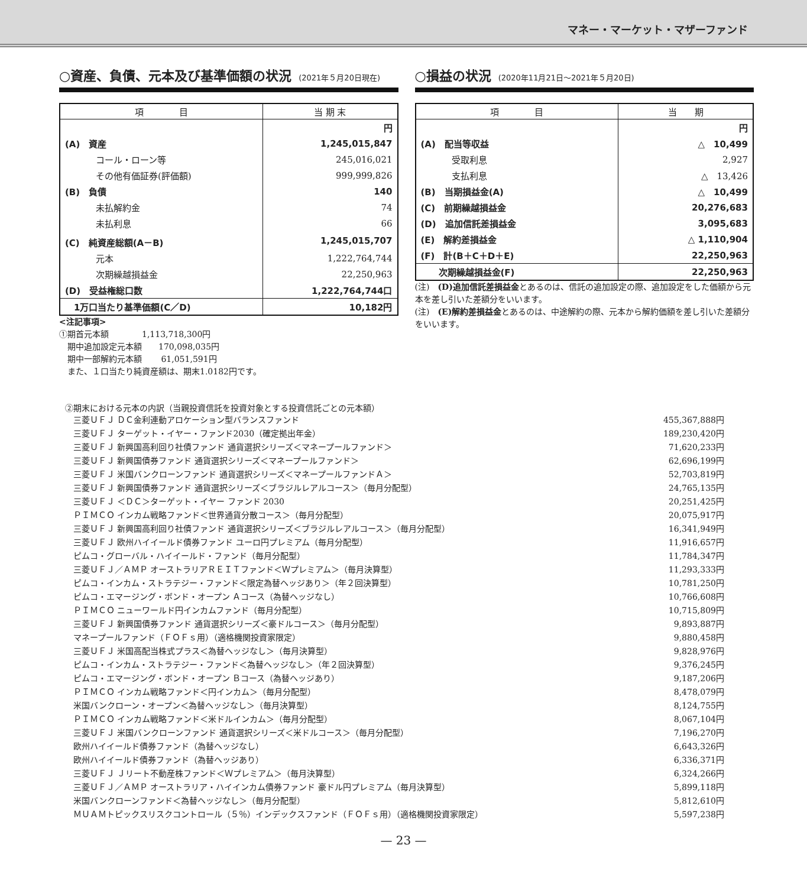マネー・マーケット・マザーファンド
○資産、負債、元本及び基準価額の状況 (2021年５月20日現在)
| 項 目 | 当 期 末 |
| --- | --- |
| | 円 |
| (A) 資産 | 1,245,015,847 |
| コール・ローン等 | 245,016,021 |
| その他有価証券(評価額) | 999,999,826 |
| (B) 負債 | 140 |
| 未払解約金 | 74 |
| 未払利息 | 66 |
| (C) 純資産総額(A－B) | 1,245,015,707 |
| 元本 | 1,222,764,744 |
| 次期繰越損益金 | 22,250,963 |
| (D) 受益権総口数 | 1,222,764,744口 |
| 1万口当たり基準価額(C／D) | 10,182円 |
<注記事項>
①期首元本額　　　　1,113,718,300円
　期中追加設定元本額　　170,098,035円
　期中一部解約元本額　　 61,051,591円
　また、１口当たり純資産額は、期末1.0182円です。
○損益の状況 (2020年11月21日～2021年５月20日)
| 項 目 | 当 期 |
| --- | --- |
| | 円 |
| (A) 配当等収益 | △ 10,499 |
| 受取利息 | 2,927 |
| 支払利息 | △ 13,426 |
| (B) 当期損益金(A) | △ 10,499 |
| (C) 前期繰越損益金 | 20,276,683 |
| (D) 追加信託差損益金 | 3,095,683 |
| (E) 解約差損益金 | △ 1,110,904 |
| (F) 計(B＋C＋D＋E) | 22,250,963 |
| 次期繰越損益金(F) | 22,250,963 |
(注)　(D)追加信託差損益金とあるのは、信託の追加設定の際、追加設定をした価額から元本を差し引いた差額分をいいます。
(注)　(E)解約差損益金とあるのは、中途解約の際、元本から解約価額を差し引いた差額分をいいます。
②期末における元本の内訳（当親投資信託を投資対象とする投資信託ごとの元本額）
| 三菱ＵＦＪ ＤＣ金利連動アロケーション型バランスファンド | 455,367,888円 |
| 三菱ＵＦＪ ターゲット・イヤー・ファンド2030（確定拠出年金） | 189,230,420円 |
| 三菱ＵＦＪ 新興国高利回り社債ファンド 通貨選択シリーズ＜マネープールファンド＞ | 71,620,233円 |
| 三菱ＵＦＪ 新興国債券ファンド 通貨選択シリーズ＜マネープールファンド＞ | 62,696,199円 |
| 三菱ＵＦＪ 米国バンクローンファンド 通貨選択シリーズ＜マネープールファンドＡ＞ | 52,703,819円 |
| 三菱ＵＦＪ 新興国債券ファンド 通貨選択シリーズ＜ブラジルレアルコース＞（毎月分配型） | 24,765,135円 |
| 三菱ＵＦＪ ＜ＤＣ＞ターゲット・イヤー ファンド 2030 | 20,251,425円 |
| ＰＩＭＣＯ インカム戦略ファンド＜世界通貨分散コース＞（毎月分配型） | 20,075,917円 |
| 三菱ＵＦＪ 新興国高利回り社債ファンド 通貨選択シリーズ＜ブラジルレアルコース＞（毎月分配型） | 16,341,949円 |
| 三菱ＵＦＪ 欧州ハイイールド債券ファンド ユーロ円プレミアム（毎月分配型） | 11,916,657円 |
| ピムコ・グローバル・ハイイールド・ファンド（毎月分配型） | 11,784,347円 |
| 三菱ＵＦＪ／ＡＭＰ オーストラリアＲＥＩＴファンド＜Ｗプレミアム＞（毎月決算型） | 11,293,333円 |
| ピムコ・インカム・ストラテジー・ファンド＜限定為替ヘッジあり＞（年２回決算型） | 10,781,250円 |
| ピムコ・エマージング・ボンド・オープン Ａコース（為替ヘッジなし） | 10,766,608円 |
| ＰＩＭＣＯ ニューワールド円インカムファンド（毎月分配型） | 10,715,809円 |
| 三菱ＵＦＪ 新興国債券ファンド 通貨選択シリーズ＜豪ドルコース＞（毎月分配型） | 9,893,887円 |
| マネープールファンド（ＦＯＦｓ用）（適格機関投資家限定） | 9,880,458円 |
| 三菱ＵＦＪ 米国高配当株式プラス＜為替ヘッジなし＞（毎月決算型） | 9,828,976円 |
| ピムコ・インカム・ストラテジー・ファンド＜為替ヘッジなし＞（年２回決算型） | 9,376,245円 |
| ピムコ・エマージング・ボンド・オープン Ｂコース（為替ヘッジあり） | 9,187,206円 |
| ＰＩＭＣＯ インカム戦略ファンド＜円インカム＞（毎月分配型） | 8,478,079円 |
| 米国バンクローン・オープン＜為替ヘッジなし＞（毎月決算型） | 8,124,755円 |
| ＰＩＭＣＯ インカム戦略ファンド＜米ドルインカム＞（毎月分配型） | 8,067,104円 |
| 三菱ＵＦＪ 米国バンクローンファンド 通貨選択シリーズ＜米ドルコース＞（毎月分配型） | 7,196,270円 |
| 欧州ハイイールド債券ファンド（為替ヘッジなし） | 6,643,326円 |
| 欧州ハイイールド債券ファンド（為替ヘッジあり） | 6,336,371円 |
| 三菱ＵＦＪ Ｊリート不動産株ファンド＜Ｗプレミアム＞（毎月決算型） | 6,324,266円 |
| 三菱ＵＦＪ／ＡＭＰ オーストラリア・ハイインカム債券ファンド 豪ドル円プレミアム（毎月決算型） | 5,899,118円 |
| 米国バンクローンファンド＜為替ヘッジなし＞（毎月分配型） | 5,812,610円 |
| ＭＵＡＭトピックスリスクコントロール（５％）インデックスファンド（ＦＯＦｓ用）（適格機関投資家限定） | 5,597,238円 |
— 23 —